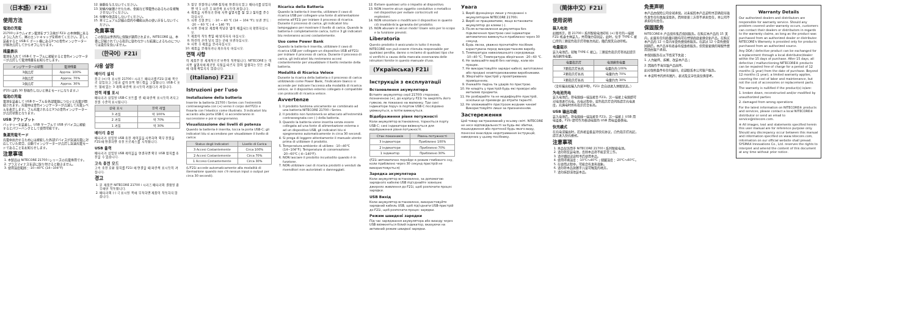（日本語）F21i
使用方法
電池の充電
21700リチウムイオン電池をプラス極が F21i の本体側に来るように入れて、尾のエンドキャップを締めてください。正しく装着すると USB-C ポート横にある3つの青色インジケーターが順次点灯してからオフになります。
残量表示
電池を入れて USB-C ケーブルに接続すると青色インジケーターが点灯して電池残量をお知らせします。
| インジケーターの状態 | 電池残量 |
| --- | --- |
| 3個点灯 | Approx. 100% |
| 2個点灯 | Approx. 70% |
| 1個点灯 | Approx. 30% |
(F21i は約 30 秒操作しないと休止モードになります。)
電池の充電
電池を装着して USB ケーブルを外部電源につなぐと充電が開始されます。充電中は青色インジケーターが点滅して充電レベルを表示します。フル充電されると3つの青色インジケーターが点灯状態となります。
USB アウトプット
バッテリーを装着し、USB ケーブルで USB デバイスに接続するとパワーバンクとして使用可能です。
急速充電モード
充電中出力するためには接続した外部デバイスが急速充電に対応していた場合、自動でインジケーターが点灯し急速充電モードであることをお知らせします。
注意事項
1. 本製品は NITECORE 21700 iシリーズの充電専用です。
2. プラスマイナスを逆に取り付けると動きません。
3. 使用温度範囲：-10~40℃ (14~104°F)
12. 振動を与えないでください。
13. 短絡や破損させたため、金属など導電性のあるものを接触させないでください。
14. 分解や改造をしないでください。
15. 本マニュアル記載の目的や機能以外の使い方をしないでください。
免責事項
この製品は世界的に保険が適用されます。NITECORE は、本書に記載されている指示に従わなかった結果によるものについては責任を負いません。
（한국어）F21i
사용 설명
배터리 설치
음극 (+) 이 표시된 21700 i 시리즈 배터리를 F21i 본체 쪽으로 삽입하고 그림과 같이 한쪽 엔드캡을 고정합니다. USB-C 포트 옆에 있는 3 개의 파란색 표시등이 켜졌다가 꺼집니다.
전력 레벨 표시
배터리가 삽입된 USB-C 포트를 컨 때 파란색 표시등이 켜지고 전원 수준이 표시됩니다.
| 상태 표시 | 전력 레벨 |
| --- | --- |
| 3 켜짐 | 약 100% |
| 2 켜짐 | 약 70% |
| 1 켜짐 | 약 30% |
배터리 충전
배터리가 삽입된 USB 충전 케이블을 사용하여 외부 전원을 F21i에 연결하면 충전 프로세스를 시작합니다.
USB 출력
배터리가 삽입된 USB 케이블을 연결하면 외부 USB 장치를 충전할 수 있습니다.
고속 충전 모드
고속 충전 호환 장치를 F21i 에 연결할 때 파란색 표시등이 켜집니다.
경고
1. 본 제품은 NITECORE 21700 i 시리즈 배터리와 결합된 경우에만 작동합니다.
2. 배터리의 (-) 극 표시된 쪽에 부착하면 제품이 작동하지 않습니다.
3. 정부 전원이나 USB 장치에 연결하지 않고 배터리를 삽입하면 약 1 시간 후 파란색 표시등이 꺼집니다.
4. 제품을 사용하기 전에 사용 설명서를 잘 읽고 절차를 준수하십시오.
5. 사용 주위 온도 : -10 ~ 40 ℃ (14 ~ 104 °F); 보관 온도 : -20 ~ 60 ℃ (-4 ~ 140 °F)
6. 사용 전에 본 제품의 적당한 열이 배출되는지 확인하십시오.
7. 제품이 작동 중일 때 방치하지 마십시오.
8. 어린이 손이 닿지 않는 곳에 보관하십시오.
9. 사용 후 제품을 분리하십시오.
10. 제품을 분해하거나 개조하지 마십시오.
면책 사항
이 제품은 전 세계적으로 보증이 적용됩니다. NITECORE 는 이 사용 설명서에 제공된 지침을 따르지 않아 발생하는 모든 손해에 대해 책임지지 않습니다.
(Italiano) F21i
Istruzioni per l'uso
Installazione della batteria
Inserire la batteria 21700 i Series con l'estremità contrassegnata con (+) verso il corpo dell'F21i e fissarla con l'elastico come illustrato. 3 indicatori blu accanto alla porta USB-C si accenderanno in successione e poi si spegneranno.
Visualizzazione dei livelli di potenza
Quando la batteria è inserita, tocca la porta USB-C; gli indicatori blu si accendono per visualizzare il livello di carica:
| Status degli Indicatori | Livello di Carica |
| --- | --- |
| 3 Accesi Costantemente | Circa 100% |
| 2 Accesi Costantemente | Circa 70% |
| 1 Acceso Costantemente | Circa 30% |
(L'F21i accede automaticamente alla modalità di ibernazione quando non c'è nessun input o output per circa 30 secondi).
Ricarica della Batteria
Quando la batteria è inserita, utilizzare il cavo di ricarica USB per collegare una fonte di alimentazione esterna all'F21i per iniziare il processo di ricarica. Durante il processo di carica, gli indicatori blu lampeggiano per mostrare il livello di carica. Quando la batteria è completamente carica, tutti e 3 gli indicatori blu resteranno accesi costantemente.
Uso come Power Bank
Quando la batteria è inserita, utilizzare il cavo di ricarica USB per collegare un dispositivo USB all'F21i per iniziare il processo di carica. Durante il processo di carica, gli indicatori blu resteranno accesi costantemente per visualizzare il livello restante della batteria.
Modalità di Ricarica Veloce
Durante la ricarica della batteria o il processo di carica utilizzando come Power Bank, l'indicatore bianco si accende per indicare l'accesso alla modalità di ricarica veloce, se il dispositivo esterno collegato è compatibile con protocolli di ricarica veloce.
Avvertenze
1. Il prodotto funziona unicamente se combinato ad una batteria NITECORE 21700 i Series.
2. Il prodotto non funzionerà se attaccato all'estremità contrassegnata con (-) della batteria.
3. Quando la batteria viene inserita senza essere collegata ad una fonte di alimentazione esterna o ad un dispositivo USB, gli indicatori blu si spegneranno automaticamente in circa 30 secondi.
4. Si prega di leggere attentamente il manuale utente prima di utilizzare il prodotto.
5. Temperatura ambiente di utilizzo: -10~40℃ (14~104°F); Temperatura di conservazione: -20~60℃ (-4~140°F).
6. NON lasciare il prodotto incustodito quando è in funzione.
7. NON utilizzare cavi di ricarica prodotti o venduti da rivenditori non autorizzati o danneggiati.
12. Evitare qualsiasi urto o impatto al dispositivo.
13. NON inserire alcun oggetto conduttivo o metallico nel dispositivo per evitare cortocircuiti ed esplosioni.
14. NON smontare o modificare il dispositivo in quanto ciò invaliderà la garanzia del prodotto.
15. NON abusare in alcun modo! Usare solo per lo scopo e la funzione previsti.
Liberatoria
Questo prodotto è assicurato in tutto il mondo. NITECORE non può essere ritenuta responsabile per qualsiasi perdita, danno o reclamo di qualsiasi tipo che si verifichi a causa della mancata osservanza delle istruzioni fornite in questo manuale d'uso.
(Українська) F21i
Інструкція з експлуатації
Встановлення акумулятора
Вставте акумулятор серії 21700i стороною, позначеною (+), до корпусу F21i та закріпіть його гумкою, як показано на малюнку. Три сині індикатори поруч із портом USB-C послідовно увімкнуться, а потім вимкнуться.
Відображення рівня потужності
Коли акумулятор встановлено, торкніться порту USB-C; сині індикатори ввімкнуться для відображення рівня потужності.
| Стан показників | Рівень потужності |
| --- | --- |
| 3 індикатори | Приблизно 100% |
| 2 індикатори | Приблизно 70% |
| 1 індикатор | Приблизно 30% |
(F21i автоматично перейде в режим глибокого сну, коли приблизно через 30 секунд пристрій не використовується)
Зарядка акумулятора
Коли акумулятор встановлено, за допомогою зарядного кабелю USB під'єднайте зовнішнє джерело живлення до F21i, щоб розпочати процес зарядки.
USB Вихід
Коли акумулятор встановлено, використовуйте зарядний кабель USB, щоб під'єднати USB-пристрій до F21i, щоб розпочати процес зарядки.
Режим швидкої зарядки
Під час заряджання акумулятора або виходу через USB ввімкнеться білий індикатор, вказуючи на активний режим швидкої зарядки.
Увага
1. Виріб функціонує лише у поєднанні з акумулятором NITECORE 21700i.
2. Виріб не працюватиме, якщо встановити акумулятор до клеми (-).
3. Після встановлення акумулятора без підключення пристрою сині індикатори автоматично вимкнуться приблизно через 30 секунд.
4. Будь ласка, уважно прочитайте посібник користувача перед використанням виробу.
5. Температура навколишнього середовища: -10~40 ℃; Температура зберігання: -20~60 ℃.
6. Не залишайте виріб без нагляду, коли він працює.
7. Не використовуйте зарядні кабелі, виготовлені або продані неавторизованими виробниками.
8. Зберігайте пристрій у провітрюваних приміщеннях.
9. Уникайте падінь та ударів по пристрою.
10. Не кладіть у пристрій будь-які провідні або металеві предмети.
11. Не розбирайте та не модифікуйте пристрій, оскільки це призведе до втрати гарантії.
12. Не зловживайте пристроєм жодним чином! Використовуйте лише за призначенням.
Застереження
Цей товар застрахований у всьому світі. NITECORE не несе відповідальності за будь-які збитки, пошкодження або претензії будь-якого виду, понесені внаслідок недотримання інструкцій, наведених у цьому посібнику.
（简体中文）F21i
使用说明
装入电池
如图所示，将 21700 i 系列智能电池印有 (+) 符号的一端朝 F21i 机身主体装入，并用弹力带固定。此时，位于 TYPE-C 接口旁的三颗蓝色指示灯将依次亮起，随后熄灭自动待机。
电量提示
装入电池后，轻触 TYPE-C 接口，三颗蓝色指示灯将亮起提示当前剩余电量。
| 电量指示灯 | 电池剩余电量 |
| --- | --- |
| 3颗指示灯长亮 | 电量约为 100% |
| 2颗指示灯长亮 | 电量约为 70% |
| 1颗指示灯长亮 | 电量约为 30% |
（没有输出和输入约莫30秒，F21i 会自动进入休眠状态。）
为电池充电
装入电池后，将电源线一端连接至 F21i，另一端接上电源即可对电池进行充电。充电过程中，蓝色指示灯会闪烁提示充电进度。充满电时所有指示灯会长亮。
USB 输出功能
装入电池后，将电源线一端连接至 F21i，另一端接上 USB 用电设备，F21i 即可作为移动电源为 USB 用电设备供电。
快充模式
在充电或输出时，若外接设备支持快充协议，白色指示灯亮起，提示进入快充模式。
注意事项
1. 本品仅适用于 NITECORE 21700 i 系列智能电池。
2. 请勿将反装电池，否则本品将不能正常工作。
3. 请仔细阅读说明书后使用本品。
4. 使用环境温度：-10℃～40℃；储藏温度：-20℃～60℃。
5. 在使用过程中，可能会有发热现象。
6. 请勿将本品放置于儿童可触及的地方。
7. 请勿拆卸或改装本品。
免责声明
本产品由保险公司全球承保。对未按照本产品说明书正确指导操作发生任何事故或意外，西特斯普三方将不承担责任，本公司不承担任何责任。
保固服务
NITECORE® 产品保有售后保固服务。在购买本产品的 15 天内，如果有任何质量问题均可在经销商处更换全新产品。在购买本产品的 12 个月内享受免费保修服务。在超过 12 个月免费保固期后，本产品享有终身有偿维修服务，但需要更换的零配件费用须由客户承担。
本保固服务在以下情况下失效：
1. 人为破坏、拆解、改装本产品；
2. 因操作不当导致产品损坏。
如对保修条件有任何疑问，欢迎联系本公司客户服务。
※ 本说明书的所有图片、表述及文字信息仅供参考。
Warranty Details
Our authorized dealers and distributors are responsible for warranty service. Should any problem covered under warranty occurs, customers can contact their dealers or distributors in regards to the warranty claims, as long as the product was purchased from an authorized dealer or distributor. NITECORE's Warranty is provided only for products purchased from an authorized source.
Any DOA / defective product can be exchanged for a replacement through a local distributor/dealer within the 15 days of purchase. After 15 days, all defective / malfunctioning NITECORE® products can be repaired free of charge for a period of 12 months (1 year) from the date of purchase. Beyond 12 months (1 year), a limited warranty applies, covering the cost of labor and maintenance, but not the cost of accessories or replacement parts.
The warranty is nullified if the product(s) is/are:
1. broken down, reconstructed and/or modified by unauthorized parties
2. damaged from wrong operations
For the latest information on NITECORE® products and services, please contact a local NITECORE® distributor or send an email to service@nitecore.com.
※ All images, text and statements specified herein this user manual are for reference purpose only. Should any discrepancy occur between this manual and information specified on www.nitecore.com, information on our official website shall prevail. SYSMAX Innovations Co., Ltd. reserves the rights to interpret and amend the content of this document at any time without prior notice.